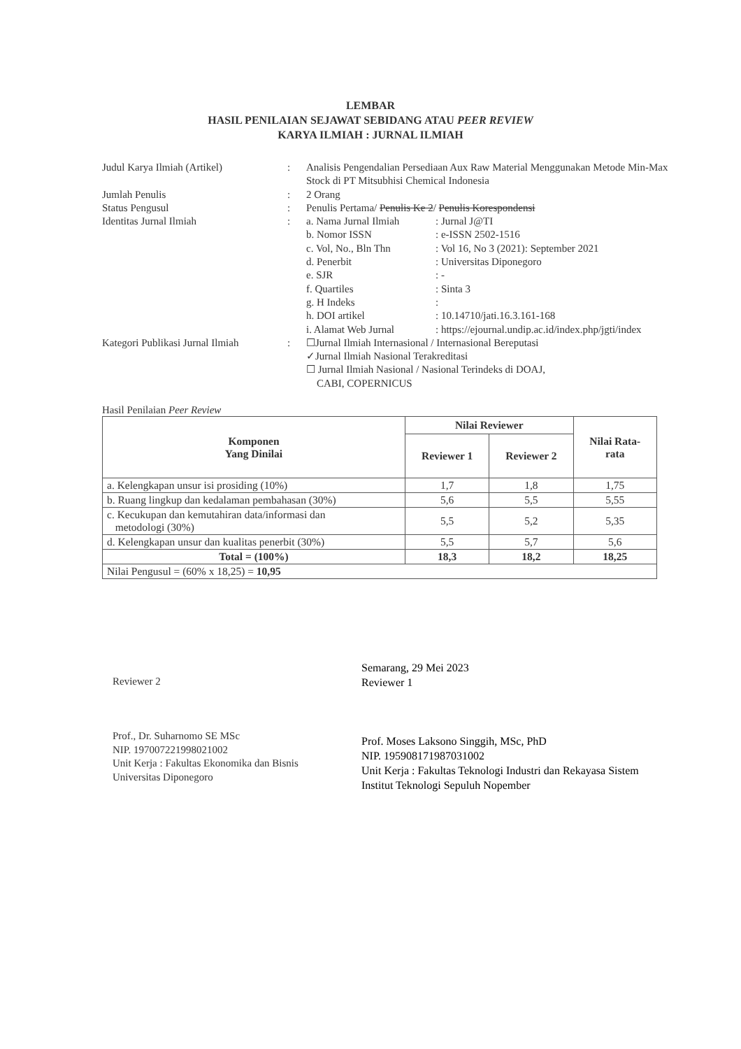LEMBAR
HASIL PENILAIAN SEJAWAT SEBIDANG ATAU PEER REVIEW
KARYA ILMIAH : JURNAL ILMIAH
Judul Karya Ilmiah (Artikel) : Analisis Pengendalian Persediaan Aux Raw Material Menggunakan Metode Min-Max Stock di PT Mitsubhisi Chemical Indonesia
Jumlah Penulis : 2 Orang
Status Pengusul : Penulis Pertama/ Penulis Ke 2/ Penulis Korespondensi
Identitas Jurnal Ilmiah : a. Nama Jurnal Ilmiah
: Jurnal J@TI
b. Nomor ISSN : e-ISSN 2502-1516
c. Vol, No., Bln Thn : Vol 16, No 3 (2021): September 2021
d. Penerbit : Universitas Diponegoro
e. SJR : -
f. Quartiles : Sinta 3
g. H Indeks :
h. DOI artikel : 10.14710/jati.16.3.161-168
i. Alamat Web Jurnal : https://ejournal.undip.ac.id/index.php/jgti/index
Kategori Publikasi Jurnal Ilmiah
: ☐Jurnal Ilmiah Internasional / Internasional Bereputasi
✓Jurnal Ilmiah Nasional Terakreditasi
☐ Jurnal Ilmiah Nasional / Nasional Terindeks di DOAJ,
CABI, COPERNICUS
Hasil Penilaian Peer Review
| Komponen Yang Dinilai | Nilai Reviewer | | Nilai Rata- rata |
| --- | --- | --- | --- |
| | Reviewer 1 | Reviewer 2 | |
| a. Kelengkapan unsur isi prosiding (10%) | 1,7 | 1,8 | 1,75 |
| b. Ruang lingkup dan kedalaman pembahasan (30%) | 5,6 | 5,5 | 5,55 |
| c. Kecukupan dan kemutahiran data/informasi dan metodologi (30%) | 5,5 | 5,2 | 5,35 |
| d. Kelengkapan unsur dan kualitas penerbit (30%) | 5,5 | 5,7 | 5,6 |
| Total = (100%) | 18,3 | 18,2 | 18,25 |
| Nilai Pengusul = (60% x 18,25) = 10,95 | | | |
Reviewer 2
Prof., Dr. Suharnomo SE MSc
NIP. 197007221998021002
Unit Kerja : Fakultas Ekonomika dan Bisnis
Universitas Diponegoro
Semarang, 29 Mei 2023
Reviewer 1
Prof. Moses Laksono Singgih, MSc, PhD
NIP. 195908171987031002
Unit Kerja : Fakultas Teknologi Industri dan Rekayasa Sistem
Institut Teknologi Sepuluh Nopember